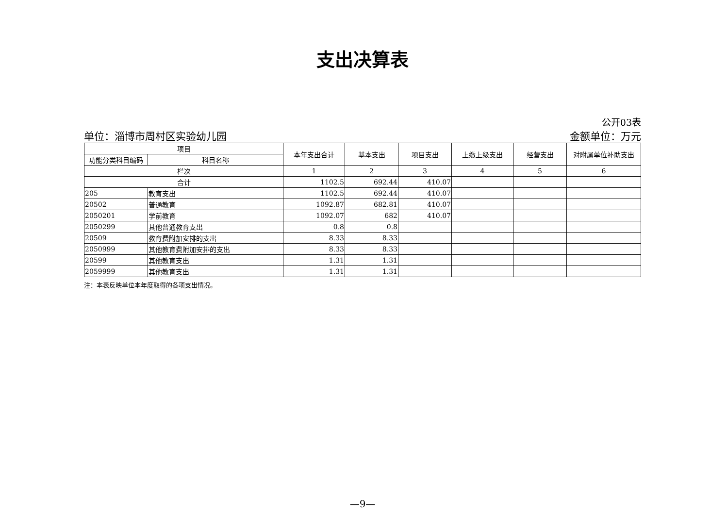支出决算表
公开03表
单位：淄博市周村区实验幼儿园 金额单位：万元
| 项目 | | 本年支出合计 | 基本支出 | 项目支出 | 上缴上级支出 | 经营支出 | 对附属单位补助支出 |
| --- | --- | --- | --- | --- | --- | --- | --- |
| 功能分类科目编码 | 科目名称 | | | | | | |
| 栏次 | | 1 | 2 | 3 | 4 | 5 | 6 |
| 合计 | | 1102.5 | 692.44 | 410.07 | | | |
| 205 | 教育支出 | 1102.5 | 692.44 | 410.07 | | | |
| 20502 | 普通教育 | 1092.87 | 682.81 | 410.07 | | | |
| 2050201 | 学前教育 | 1092.07 | 682 | 410.07 | | | |
| 2050299 | 其他普通教育支出 | 0.8 | 0.8 | | | | |
| 20509 | 教育费附加安排的支出 | 8.33 | 8.33 | | | | |
| 2050999 | 其他教育费附加安排的支出 | 8.33 | 8.33 | | | | |
| 20599 | 其他教育支出 | 1.31 | 1.31 | | | | |
| 2059999 | 其他教育支出 | 1.31 | 1.31 | | | | |
注：本表反映单位本年度取得的各项支出情况。
—9—